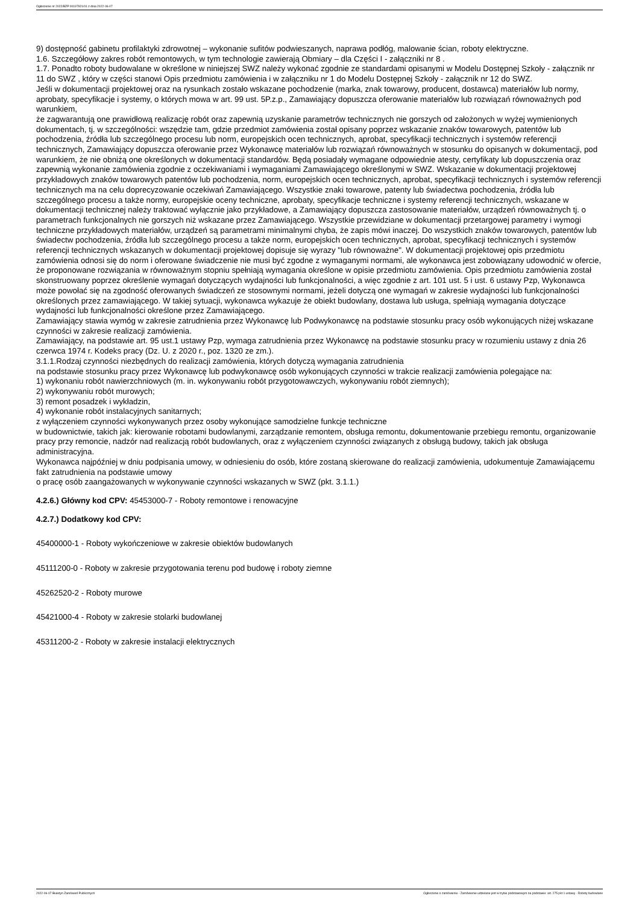Ogłoszenie nr 2022/BZP 00197921/01 z dnia 2022-06-07
9) dostępność gabinetu profilaktyki zdrowotnej – wykonanie sufitów podwieszanych, naprawa podłóg, malowanie ścian, roboty elektryczne.
1.6. Szczegółowy zakres robót remontowych, w tym technologie zawierają Obmiary – dla Części I - załączniki nr 8 .
1.7. Ponadto roboty budowalane w określone w niniejszej SWZ należy wykonać zgodnie ze standardami opisanymi w Modelu Dostępnej Szkoły - załącznik nr 11 do SWZ , który w części stanowi Opis przedmiotu zamówienia i w załączniku nr 1 do Modelu Dostępnej Szkoły - załącznik nr 12 do SWZ.
Jeśli w dokumentacji projektowej oraz na rysunkach zostało wskazane pochodzenie (marka, znak towarowy, producent, dostawca) materiałów lub normy, aprobaty, specyfikacje i systemy, o których mowa w art. 99 ust. 5P.z.p., Zamawiający dopuszcza oferowanie materiałów lub rozwiązań równoważnych pod warunkiem,
że zagwarantują one prawidłową realizację robót oraz zapewnią uzyskanie parametrów technicznych nie gorszych od założonych w wyżej wymienionych dokumentach, tj. w szczególności: wszędzie tam, gdzie przedmiot zamówienia został opisany poprzez wskazanie znaków towarowych, patentów lub pochodzenia, źródła lub szczególnego procesu lub norm, europejskich ocen technicznych, aprobat, specyfikacji technicznych i systemów referencji technicznych, Zamawiający dopuszcza oferowanie przez Wykonawcę materiałów lub rozwiązań równoważnych w stosunku do opisanych w dokumentacji, pod warunkiem, że nie obniżą one określonych w dokumentacji standardów. Będą posiadały wymagane odpowiednie atesty, certyfikaty lub dopuszczenia oraz zapewnią wykonanie zamówienia zgodnie z oczekiwaniami i wymaganiami Zamawiającego określonymi w SWZ. Wskazanie w dokumentacji projektowej przykładowych znaków towarowych patentów lub pochodzenia, norm, europejskich ocen technicznych, aprobat, specyfikacji technicznych i systemów referencji technicznych ma na celu doprecyzowanie oczekiwań Zamawiającego. Wszystkie znaki towarowe, patenty lub świadectwa pochodzenia, źródła lub szczególnego procesu a także normy, europejskie oceny techniczne, aprobaty, specyfikacje techniczne i systemy referencji technicznych, wskazane w dokumentacji technicznej należy traktować wyłącznie jako przykładowe, a Zamawiający dopuszcza zastosowanie materiałów, urządzeń równoważnych tj. o parametrach funkcjonalnych nie gorszych niż wskazane przez Zamawiającego. Wszystkie przewidziane w dokumentacji przetargowej parametry i wymogi techniczne przykładowych materiałów, urządzeń są parametrami minimalnymi chyba, że zapis mówi inaczej. Do wszystkich znaków towarowych, patentów lub świadectw pochodzenia, źródła lub szczególnego procesu a także norm, europejskich ocen technicznych, aprobat, specyfikacji technicznych i systemów referencji technicznych wskazanych w dokumentacji projektowej dopisuje się wyrazy "lub równoważne". W dokumentacji projektowej opis przedmiotu zamówienia odnosi się do norm i oferowane świadczenie nie musi być zgodne z wymaganymi normami, ale wykonawca jest zobowiązany udowodnić w ofercie, że proponowane rozwiązania w równoważnym stopniu spełniają wymagania określone w opisie przedmiotu zamówienia. Opis przedmiotu zamówienia został skonstruowany poprzez określenie wymagań dotyczących wydajności lub funkcjonalności, a więc zgodnie z art. 101 ust. 5 i ust. 6 ustawy Pzp, Wykonawca może powołać się na zgodność oferowanych świadczeń ze stosownymi normami, jeżeli dotyczą one wymagań w zakresie wydajności lub funkcjonalności określonych przez zamawiającego. W takiej sytuacji, wykonawca wykazuje że obiekt budowlany, dostawa lub usługa, spełniają wymagania dotyczące wydajności lub funkcjonalności określone przez Zamawiającego.
Zamawiający stawia wymóg w zakresie zatrudnienia przez Wykonawcę lub Podwykonawcę na podstawie stosunku pracy osób wykonujących niżej wskazane czynności w zakresie realizacji zamówienia.
Zamawiający, na podstawie art. 95 ust.1 ustawy Pzp, wymaga zatrudnienia przez Wykonawcę na podstawie stosunku pracy w rozumieniu ustawy z dnia 26 czerwca 1974 r. Kodeks pracy (Dz. U. z 2020 r., poz. 1320 ze zm.).
3.1.1.Rodzaj czynności niezbędnych do realizacji zamówienia, których dotyczą wymagania zatrudnienia
na podstawie stosunku pracy przez Wykonawcę lub podwykonawcę osób wykonujących czynności w trakcie realizacji zamówienia polegające na:
1) wykonaniu robót nawierzchniowych (m. in. wykonywaniu robót przygotowawczych, wykonywaniu robót ziemnych);
2) wykonywaniu robót murowych;
3) remont posadzek i wykładzin,
4) wykonanie robót instalacyjnych sanitarnych;
z wyłączeniem czynności wykonywanych przez osoby wykonujące samodzielne funkcje techniczne
w budownictwie, takich jak: kierowanie robotami budowlanymi, zarządzanie remontem, obsługa remontu, dokumentowanie przebiegu remontu, organizowanie pracy przy remoncie, nadzór nad realizacją robót budowlanych, oraz z wyłączeniem czynności związanych z obsługą budowy, takich jak obsługa administracyjna.
Wykonawca najpóźniej w dniu podpisania umowy, w odniesieniu do osób, które zostaną skierowane do realizacji zamówienia, udokumentuje Zamawiającemu fakt zatrudnienia na podstawie umowy
o pracę osób zaangażowanych w wykonywanie czynności wskazanych w SWZ (pkt. 3.1.1.)
4.2.6.) Główny kod CPV: 45453000-7 - Roboty remontowe i renowacyjne
4.2.7.) Dodatkowy kod CPV:
45400000-1 - Roboty wykończeniowe w zakresie obiektów budowlanych
45111200-0 - Roboty w zakresie przygotowania terenu pod budowę i roboty ziemne
45262520-2 - Roboty murowe
45421000-4 - Roboty w zakresie stolarki budowlanej
45311200-2 - Roboty w zakresie instalacji elektrycznych
2022-06-07 Biuletyn Zamówień Publicznych Ogłoszenie o zamówieniu - Zamówienie udzielane jest w trybie podstawowym na podstawie: art. 275 pkt 1 ustawy - Roboty budowlane